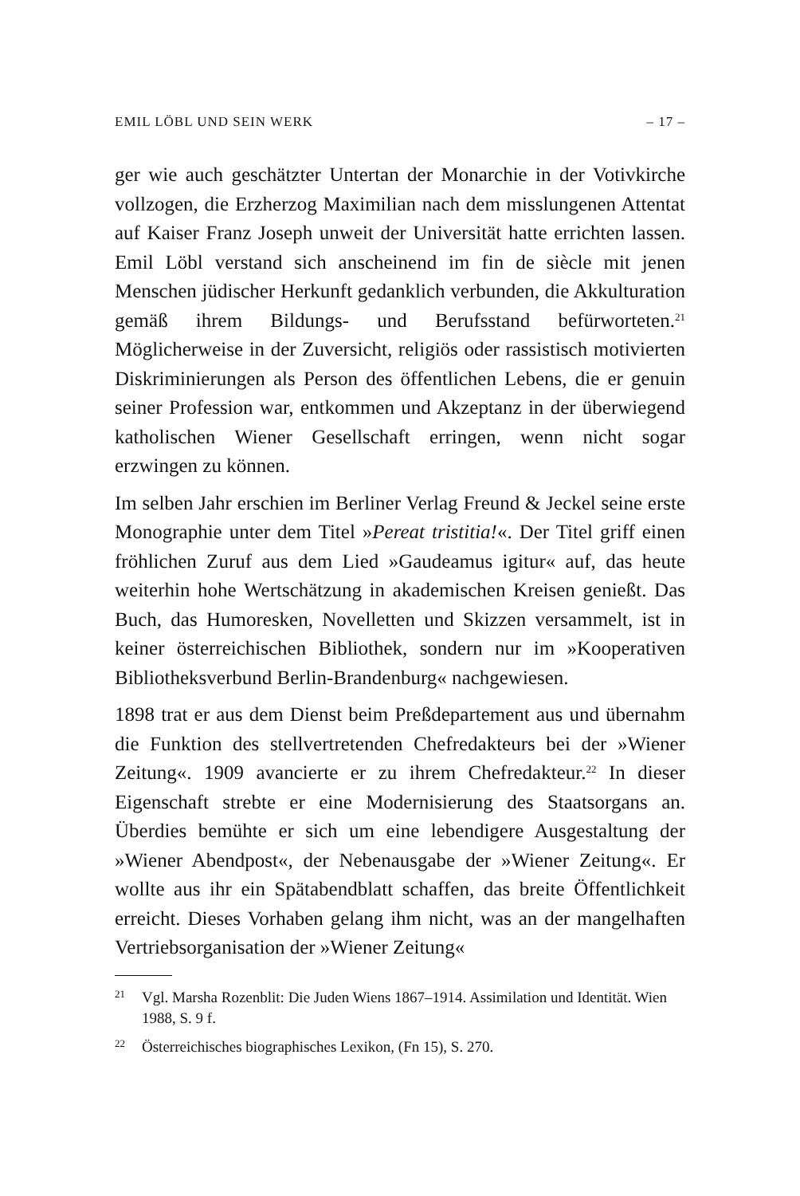EMIL LÖBL UND SEIN WERK – 17 –
ger wie auch geschätzter Untertan der Monarchie in der Votivkirche vollzogen, die Erzherzog Maximilian nach dem misslungenen Attentat auf Kaiser Franz Joseph unweit der Universität hatte errichten lassen. Emil Löbl verstand sich anscheinend im fin de siècle mit jenen Menschen jüdischer Herkunft gedanklich verbunden, die Akkulturation gemäß ihrem Bildungs- und Berufsstand befürworteten.<sup>21</sup> Möglicherweise in der Zuversicht, religiös oder rassistisch motivierten Diskriminierungen als Person des öffentlichen Lebens, die er genuin seiner Profession war, entkommen und Akzeptanz in der überwiegend katholischen Wiener Gesellschaft erringen, wenn nicht sogar erzwingen zu können.
Im selben Jahr erschien im Berliner Verlag Freund & Jeckel seine erste Monographie unter dem Titel »Pereat tristitia!«. Der Titel griff einen fröhlichen Zuruf aus dem Lied »Gaudeamus igitur« auf, das heute weiterhin hohe Wertschätzung in akademischen Kreisen genießt. Das Buch, das Humoresken, Novelletten und Skizzen versammelt, ist in keiner österreichischen Bibliothek, sondern nur im »Kooperativen Bibliotheksverbund Berlin-Brandenburg« nachgewiesen.
1898 trat er aus dem Dienst beim Preßdepartement aus und übernahm die Funktion des stellvertretenden Chefredakteurs bei der »Wiener Zeitung«. 1909 avancierte er zu ihrem Chefredakteur.<sup>22</sup> In dieser Eigenschaft strebte er eine Modernisierung des Staatsorgans an. Überdies bemühte er sich um eine lebendigere Ausgestaltung der »Wiener Abendpost«, der Nebenausgabe der »Wiener Zeitung«. Er wollte aus ihr ein Spätabendblatt schaffen, das breite Öffentlichkeit erreicht. Dieses Vorhaben gelang ihm nicht, was an der mangelhaften Vertriebsorganisation der »Wiener Zeitung«
<sup>21</sup> Vgl. Marsha Rozenblit: Die Juden Wiens 1867–1914. Assimilation und Identität. Wien 1988, S. 9 f.
<sup>22</sup> Österreichisches biographisches Lexikon, (Fn 15), S. 270.